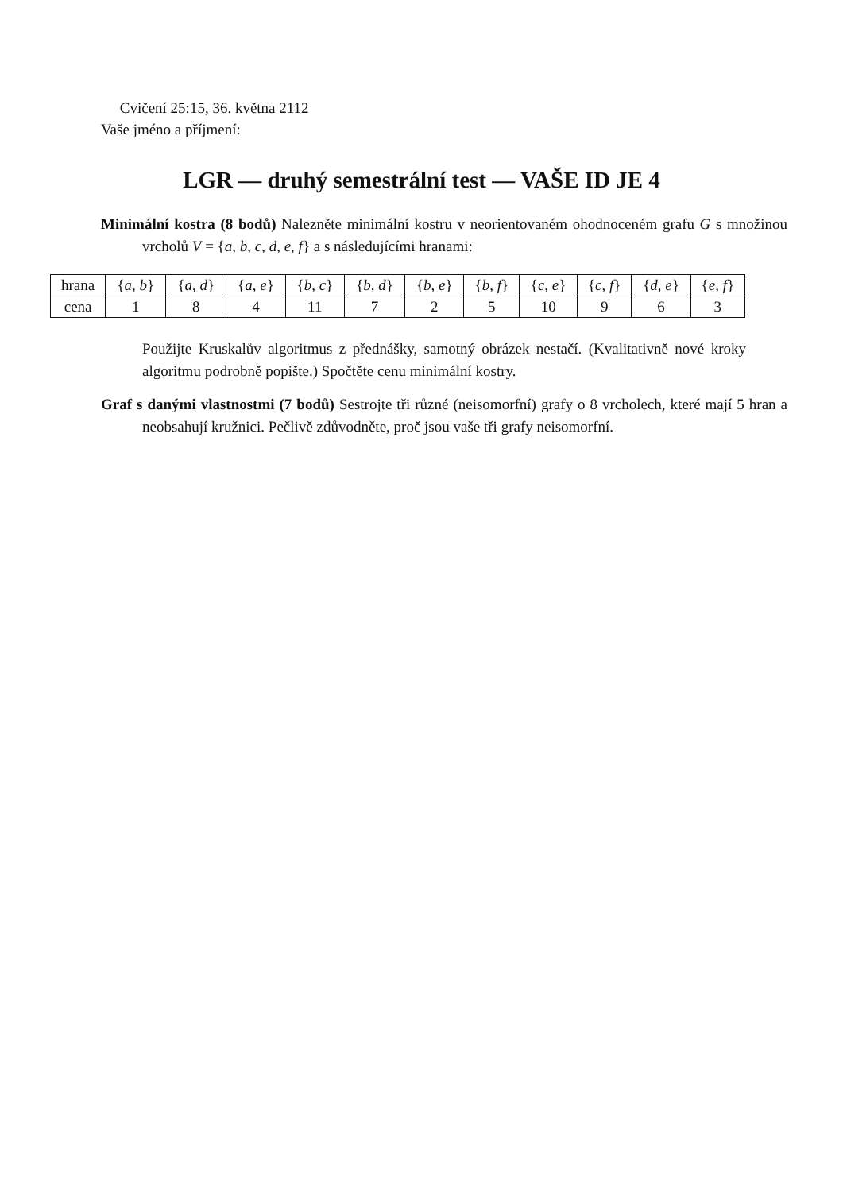Cvičení 25:15, 36. května 2112
Vaše jméno a příjmení:
LGR — druhý semestrální test — VAŠE ID JE 4
Minimální kostra (8 bodů) Nalezněte minimální kostru v neorientovaném ohodnoceném grafu G s množinou vrcholů V = {a, b, c, d, e, f} a s následujícími hranami:
| hrana | { a, b } | { a, d } | { a, e } | { b, c } | { b, d } | { b, e } | { b, f } | { c, e } | { c, f } | { d, e } | { e, f } |
| cena | 1 | 8 | 4 | 11 | 7 | 2 | 5 | 10 | 9 | 6 | 3 |
Použijte Kruskalův algoritmus z přednášky, samotný obrázek nestačí. (Kvalitativně nové kroky algoritmu podrobně popište.) Spočtěte cenu minimální kostry.
Graf s danými vlastnostmi (7 bodů) Sestrojte tři různé (neisomorfní) grafy o 8 vrcholech, které mají 5 hran a neobsahují kružnici. Pečlivě zdůvodněte, proč jsou vaše tři grafy neisomorfní.